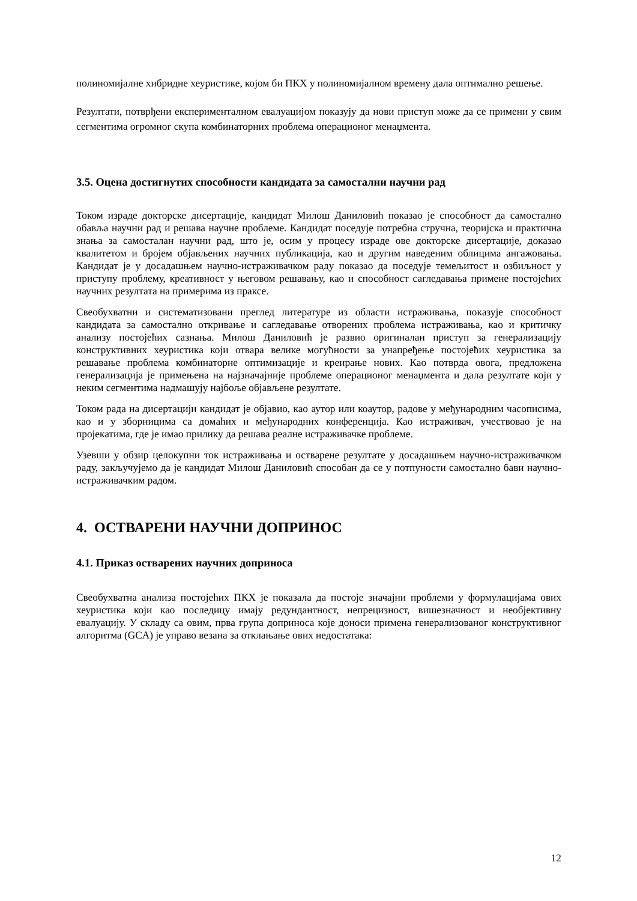полиномијалне хибридне хеуристике, којом би ПКХ у полиномијалном времену дала оптимално решење.
Резултати, потврђени експерименталном евалуацијом показују да нови приступ може да се примени у свим сегментима огромног скупа комбинаторних проблема операционог менаџмента.
3.5. Оцена достигнутих способности кандидата за самостални научни рад
Током израде докторске дисертације, кандидат Милош Даниловић показао је способност да самостално обавља научни рад и решава научне проблеме. Кандидат поседује потребна стручна, теоријска и практична знања за самосталан научни рад, што је, осим у процесу израде ове докторске дисертације, доказао квалитетом и бројем објављених научних публикација, као и другим наведеним облицима ангажовања. Кандидат је у досадашњем научно-истраживачком раду показао да поседује темељитост и озбиљност у приступу проблему, креативност у његовом решавању, као и способност сагледавања примене постојећих научних резултата на примерима из праксе.
Свеобухватни и систематизовани преглед литературе из области истраживања, показује способност кандидата за самостално откривање и сагледавање отворених проблема истраживања, као и критичку анализу постојећих сазнања. Милош Даниловић је развио оригиналан приступ за генерализацију конструктивних хеуристика који отвара велике могућности за унапређење постојећих хеуристика за решавање проблема комбинаторне оптимизације и креирање нових. Као потврда овога, предложена генерализација је примењена на најзначајније проблеме операционог менаџмента и дала резултате који у неким сегментима надмашују најбоље објављене резултате.
Током рада на дисертацији кандидат је објавио, као аутор или коаутор, радове у међународним часописима, као и у зборницима са домаћих и међународних конференција. Као истраживач, учествовао је на пројекатима, где је имао прилику да решава реалне истраживачке проблеме.
Узевши у обзир целокупни ток истраживања и остварене резултате у досадашњем научно-истраживачком раду, закључујемо да је кандидат Милош Даниловић способан да се у потпуности самостално бави научно-истраживачким радом.
4. ОСТВАРЕНИ НАУЧНИ ДОПРИНОС
4.1. Приказ остварених научних доприноса
Свеобухватна анализа постојећих ПКХ је показала да постоје значајни проблеми у формулацијама ових хеуристика који као последицу имају редундантност, непрецизност, вишезначност и необјективну евалуацију. У складу са овим, прва група доприноса које доноси примена генерализованог конструктивног алгоритма (GCA) је управо везана за отклањање ових недостатака:
12